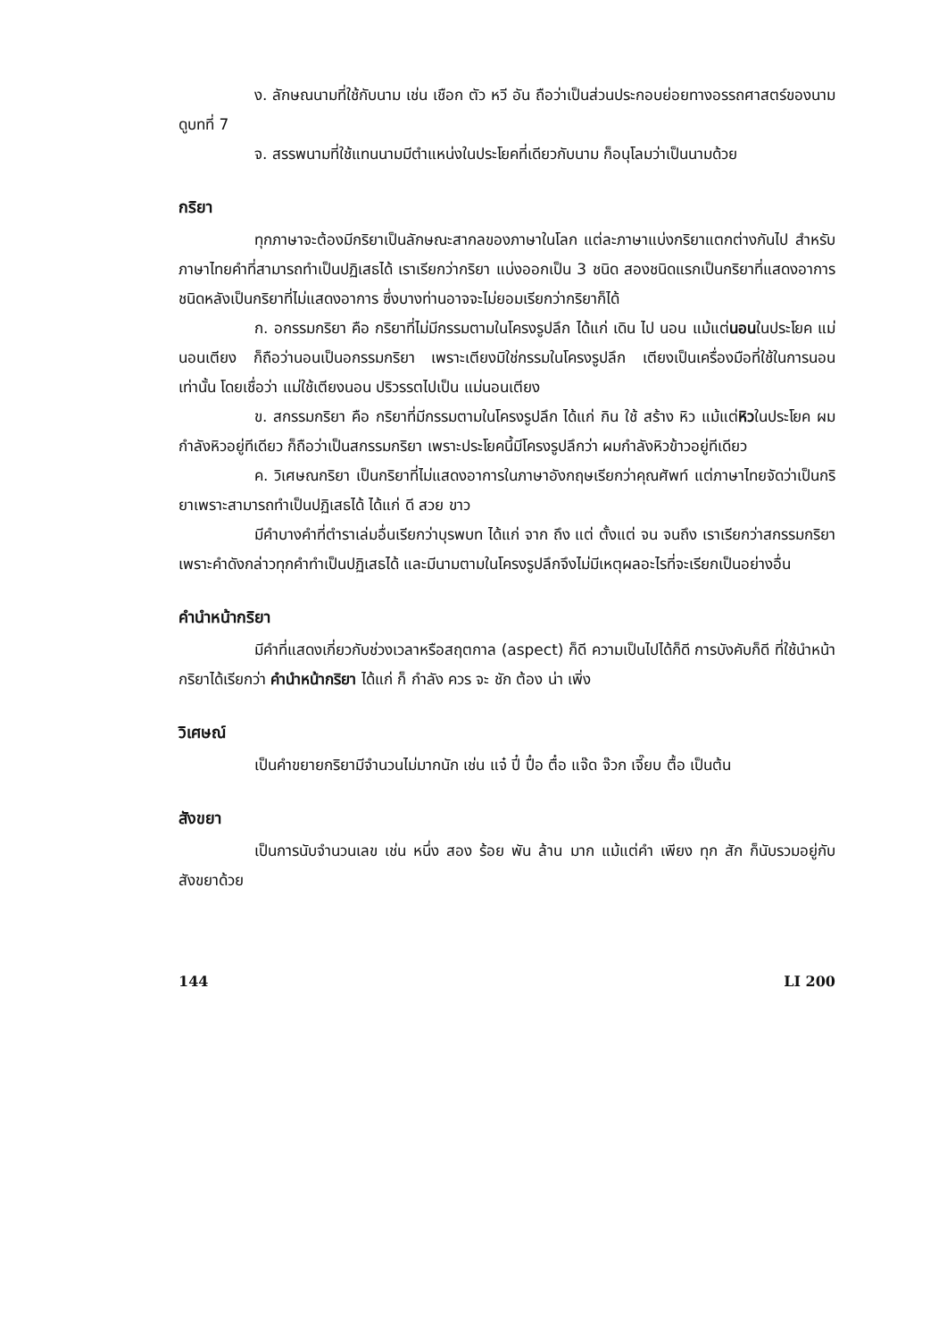ง. ลักษณนามที่ใช้กับนาม เช่น เชือก ตัว หวี อัน ถือว่าเป็นส่วนประกอบย่อยทางอรรถศาสตร์ของนาม ดูบทที่ 7
จ. สรรพนามที่ใช้แทนนามมีตำแหน่งในประโยคที่เดียวกับนาม ก็อนุโลมว่าเป็นนามด้วย
กริยา
ทุกภาษาจะต้องมีกริยาเป็นลักษณะสากลของภาษาในโลก แต่ละภาษาแบ่งกริยาแตกต่างกันไป สำหรับภาษาไทยคำที่สามารถทำเป็นปฏิเสธได้ เราเรียกว่ากริยา แบ่งออกเป็น 3 ชนิด สองชนิดแรกเป็นกริยาที่แสดงอาการ ชนิดหลังเป็นกริยาที่ไม่แสดงอาการ ซึ่งบางท่านอาจจะไม่ยอมเรียกว่ากริยาก็ได้
ก. อกรรมกริยา คือ กริยาที่ไม่มีกรรมตามในโครงรูปลึก ได้แก่ เดิน ไป นอน แม้แต่นอนในประโยค แม่นอนเตียง ก็ถือว่านอนเป็นอกรรมกริยา เพราะเตียงมิใช่กรรมในโครงรูปลึก เตียงเป็นเครื่องมือที่ใช้ในการนอนเท่านั้น โดยเชื่อว่า แม่ใช้เตียงนอน ปริวรรตไปเป็น แม่นอนเตียง
ข. สกรรมกริยา คือ กริยาที่มีกรรมตามในโครงรูปลึก ได้แก่ กิน ใช้ สร้าง หิว แม้แต่หิวในประโยค ผมกำลังหิวอยู่ทีเดียว ก็ถือว่าเป็นสกรรมกริยา เพราะประโยคนี้มีโครงรูปลึกว่า ผมกำลังหิวข้าวอยู่ทีเดียว
ค. วิเศษณกริยา เป็นกริยาที่ไม่แสดงอาการในภาษาอังกฤษเรียกว่าคุณศัพท์ แต่ภาษาไทยจัดว่าเป็นกริยาเพราะสามารถทำเป็นปฏิเสธได้ ได้แก่ ดี สวย ขาว
มีคำบางคำที่ตำราเล่มอื่นเรียกว่าบุรพบท ได้แก่ จาก ถึง แต่ ตั้งแต่ จน จนถึง เราเรียกว่าสกรรมกริยา เพราะคำดังกล่าวทุกคำทำเป็นปฏิเสธได้ และมีนามตามในโครงรูปลึกจึงไม่มีเหตุผลอะไรที่จะเรียกเป็นอย่างอื่น
คำนำหน้ากริยา
มีคำที่แสดงเกี่ยวกับช่วงเวลาหรือสฤตกาล (aspect) ก็ดี ความเป็นไปได้ก็ดี การบังคับก็ดี ที่ใช้นำหน้ากริยาได้เรียกว่า คำนำหน้ากริยา ได้แก่ ก็ กำลัง ควร จะ ชัก ต้อง น่า เพิ่ง
วิเศษณ์
เป็นคำขยายกริยามีจำนวนไม่มากนัก เช่น แจ๋ ปี๋ ปื๋อ ตื๋อ แจ๊ด จ๊วก เจี๊ยบ ตื้อ เป็นต้น
สังขยา
เป็นการนับจำนวนเลข เช่น หนึ่ง สอง ร้อย พัน ล้าน มาก แม้แต่คำ เพียง ทุก สัก ก็นับรวมอยู่กับสังขยาด้วย
144 LI 200